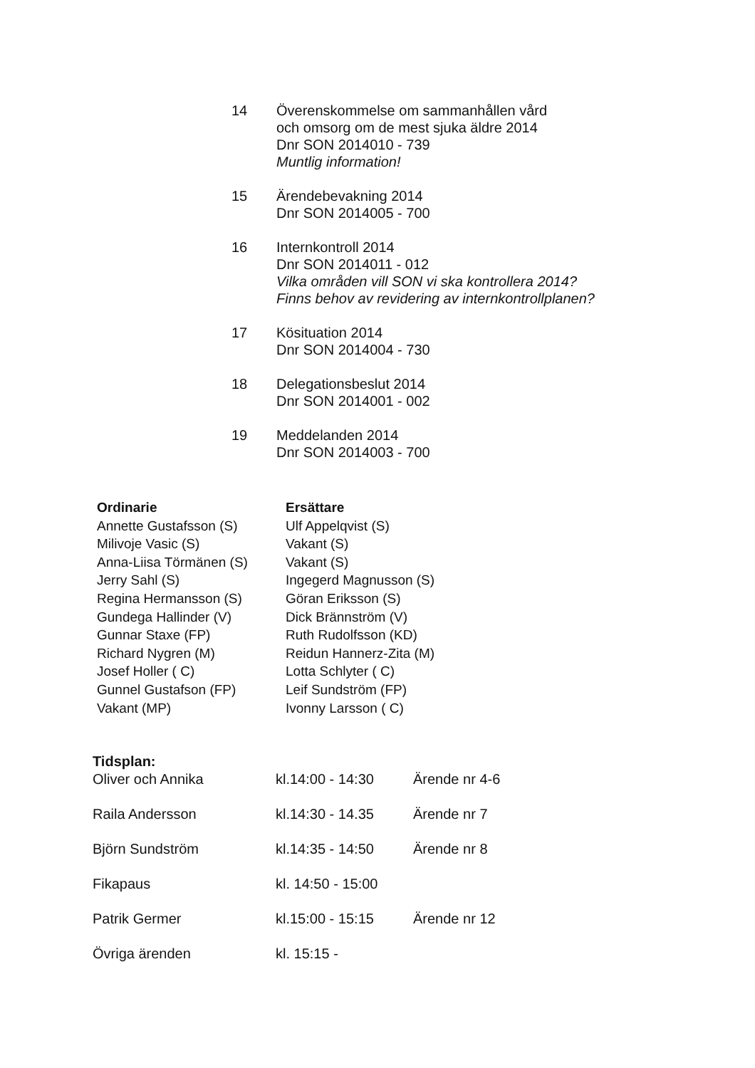14 Överenskommelse om sammanhållen vård
och omsorg om de mest sjuka äldre 2014
Dnr SON 2014010 - 739
Muntlig information!
15 Ärendebevakning 2014
Dnr SON 2014005 - 700
16 Internkontroll 2014
Dnr SON 2014011 - 012
Vilka områden vill SON vi ska kontrollera 2014?
Finns behov av revidering av internkontrollplanen?
17 Kösituation 2014
Dnr SON 2014004 - 730
18 Delegationsbeslut 2014
Dnr SON 2014001 - 002
19 Meddelanden 2014
Dnr SON 2014003 - 700
| Ordinarie | Ersättare |
| --- | --- |
| Annette Gustafsson (S) | Ulf Appelqvist (S) |
| Milivoje Vasic (S) | Vakant (S) |
| Anna-Liisa Törmänen (S) | Vakant (S) |
| Jerry Sahl (S) | Ingegerd Magnusson (S) |
| Regina Hermansson (S) | Göran Eriksson (S) |
| Gundega Hallinder (V) | Dick Brännström (V) |
| Gunnar Staxe (FP) | Ruth Rudolfsson (KD) |
| Richard Nygren (M) | Reidun Hannerz-Zita (M) |
| Josef Holler ( C) | Lotta Schlyter ( C) |
| Gunnel Gustafson (FP) | Leif Sundström (FP) |
| Vakant (MP) | Ivonny Larsson ( C) |
Tidsplan:
| Oliver och Annika | kl.14:00 - 14:30 | Ärende nr 4-6 |
| Raila Andersson | kl.14:30 - 14.35 | Ärende nr 7 |
| Björn Sundström | kl.14:35 - 14:50 | Ärende nr 8 |
| Fikapaus | kl. 14:50 - 15:00 | |
| Patrik Germer | kl.15:00 - 15:15 | Ärende nr 12 |
| Övriga ärenden | kl. 15:15 - | |